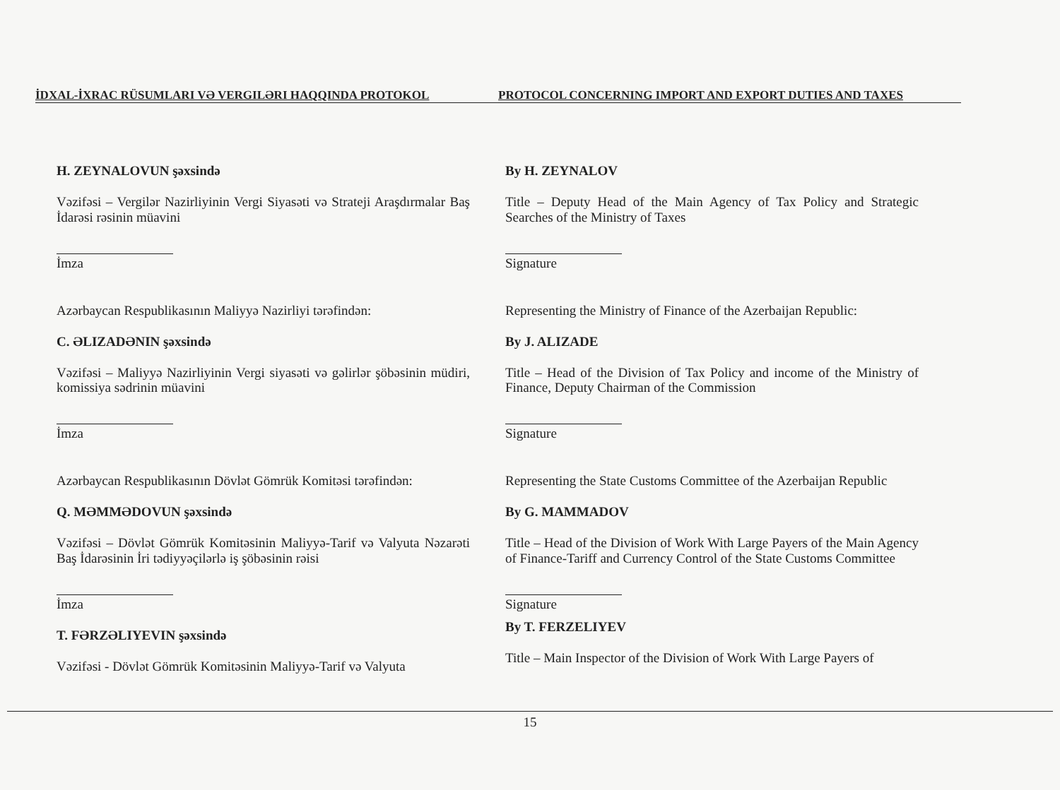İDXAL-İXRAC RÜSUMLARI VƏ VERGILƏRI HAQQINDA PROTOKOL
PROTOCOL CONCERNING IMPORT AND EXPORT DUTIES AND TAXES
H. ZEYNALOVUN şəxsində
Vəzifəsi – Vergilər Nazirliyinin Vergi Siyasəti və Strateji Araşdırmalar Baş İdarəsi rəsinin müavini
İmza
Azərbaycan Respublikasının Maliyyə Nazirliyi tərəfindən:
C. ƏLIZADƏNIN şəxsində
Vəzifəsi – Maliyyə Nazirliyinin Vergi siyasəti və gəlirlər şöbəsinin müdiri, komissiya sədrinin müavini
İmza
Azərbaycan Respublikasının Dövlət Gömrük Komitəsi tərəfindən:
Q. MƏMMƏDOVUN şəxsində
Vəzifəsi – Dövlət Gömrük Komitəsinin Maliyyə-Tarif və Valyuta Nəzarəti Baş İdarəsinin İri tədiyyəçilərlə iş şöbəsinin rəisi
İmza
T. FƏRZƏLIYEVIN şəxsində
Vəzifəsi - Dövlət Gömrük Komitəsinin Maliyyə-Tarif və Valyuta
By H. ZEYNALOV
Title – Deputy Head of the Main Agency of Tax Policy and Strategic Searches of the Ministry of Taxes
Signature
Representing the Ministry of Finance of the Azerbaijan Republic:
By J. ALIZADE
Title – Head of the Division of Tax Policy and income of the Ministry of Finance, Deputy Chairman of the Commission
Signature
Representing the State Customs Committee of the Azerbaijan Republic
By G. MAMMADOV
Title – Head of the Division of Work With Large Payers of the Main Agency of Finance-Tariff and Currency Control of the State Customs Committee
Signature
By T. FERZELIYEV
Title – Main Inspector of the Division of Work With Large Payers of
15